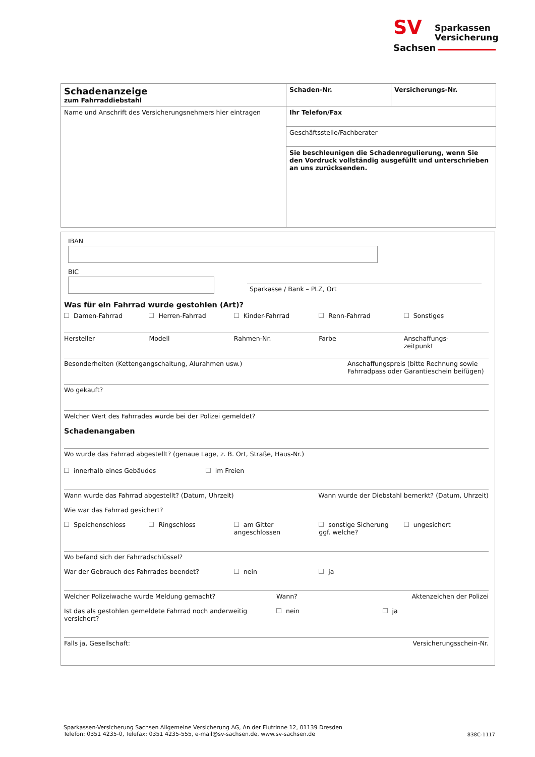SV
Sparkassen
Versicherung
Sachsen
| Schadenanzeige zum Fahrraddiebstahl | Schaden-Nr. | Versicherungs-Nr. |
| Name und Anschrift des Versicherungsnehmers hier eintragen | Ihr Telefon/Fax | |
| | Geschäftsstelle/Fachberater | |
| | Sie beschleunigen die Schadenregulierung, wenn Sie den Vordruck vollständig ausgefüllt und unterschrieben an uns zurücksenden. | |
IBAN
BIC
Sparkasse / Bank – PLZ, Ort
Was für ein Fahrrad wurde gestohlen (Art)?
Damen-Fahrrad Herren-Fahrrad Kinder-Fahrrad Renn-Fahrrad Sonstiges
Hersteller Modell Rahmen-Nr. Farbe Anschaffungs-
zeitpunkt
Besonderheiten (Kettengangschaltung, Alurahmen usw.)
Anschaffungspreis (bitte Rechnung sowie Fahrradpass oder Garantieschein beifügen)
Wo gekauft?
Welcher Wert des Fahrrades wurde bei der Polizei gemeldet?
Schadenangaben
Wo wurde das Fahrrad abgestellt? (genaue Lage, z. B. Ort, Straße, Haus-Nr.)
innerhalb eines Gebäudes im Freien
Wann wurde das Fahrrad abgestellt? (Datum, Uhrzeit)
Wann wurde der Diebstahl bemerkt? (Datum, Uhrzeit)
Wie war das Fahrrad gesichert?
Speichenschloss Ringschloss am Gitter
angeschlossen sonstige Sicherung
ggf. welche? ungesichert
Wo befand sich der Fahrradschlüssel?
War der Gebrauch des Fahrrades beendet? nein ja
Welcher Polizeiwache wurde Meldung gemacht?
Wann? Aktenzeichen der Polizei
Ist das als gestohlen gemeldete Fahrrad noch anderweitig versichert? nein ja
Falls ja, Gesellschaft: Versicherungsschein-Nr.
Sparkassen-Versicherung Sachsen Allgemeine Versicherung AG, An der Flutrinne 12, 01139 Dresden
Telefon: 0351 4235-0, Telefax: 0351 4235-555, e-mail@sv-sachsen.de, www.sv-sachsen.de
838C-1117